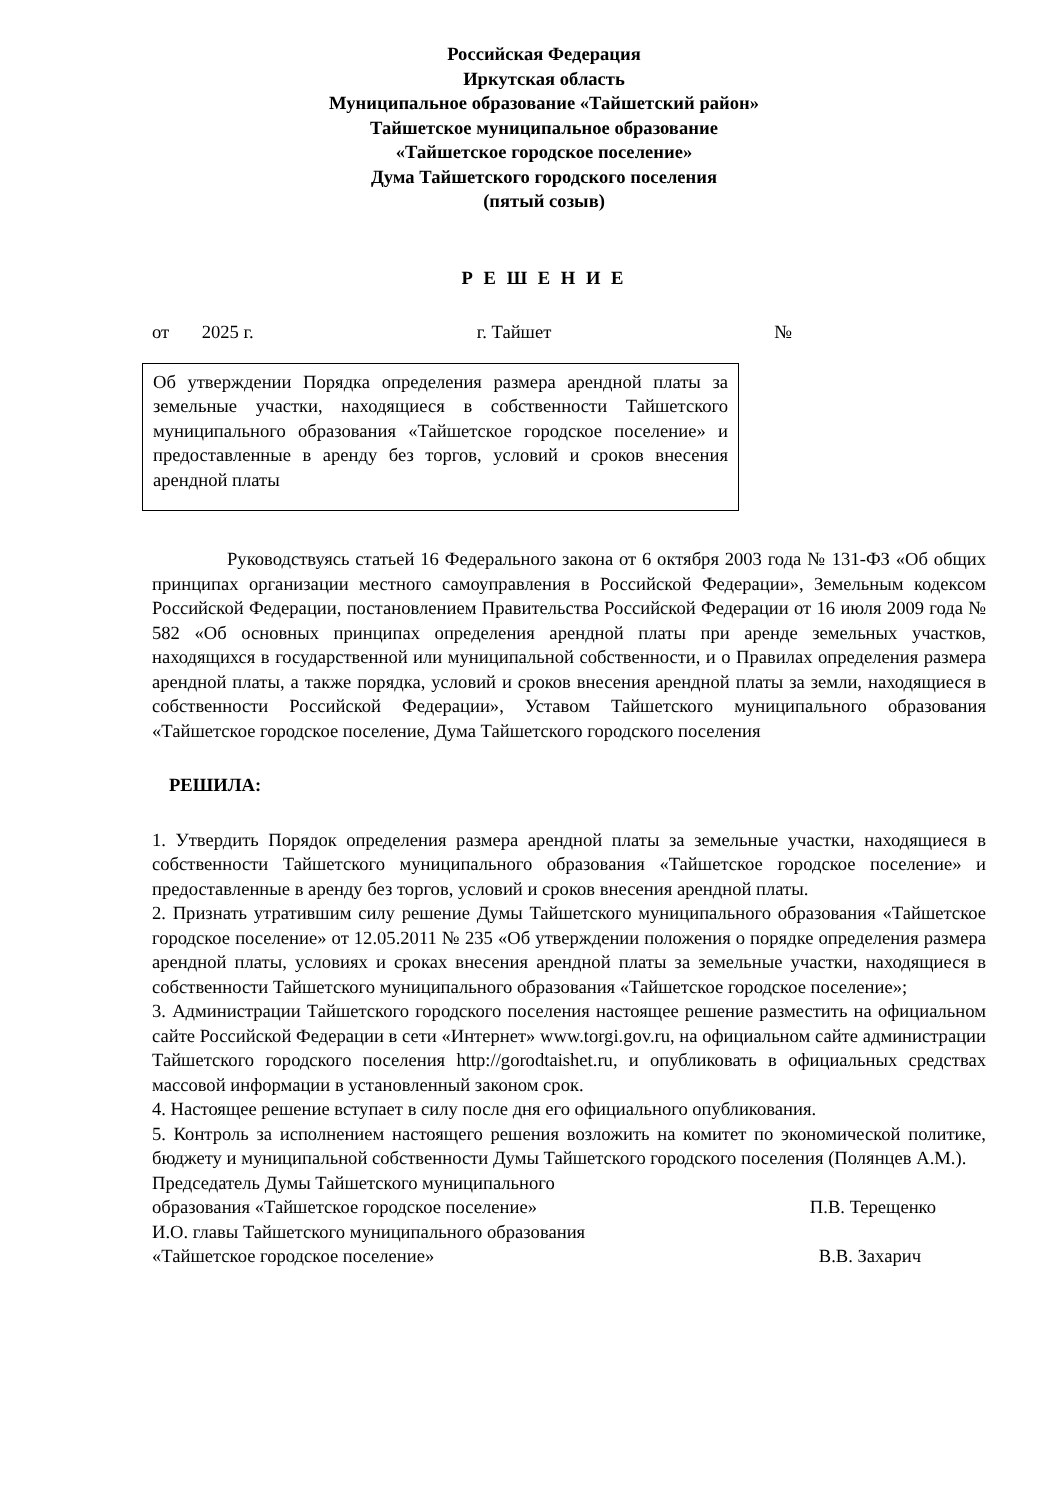Российская Федерация
Иркутская область
Муниципальное образование «Тайшетский район»
Тайшетское муниципальное образование
«Тайшетское городское поселение»
Дума Тайшетского городского поселения
(пятый созыв)
Р Е Ш Е Н И Е
от 2025 г. г. Тайшет №
Об утверждении Порядка определения размера арендной платы за земельные участки, находящиеся в собственности Тайшетского муниципального образования «Тайшетское городское поселение» и предоставленные в аренду без торгов, условий и сроков внесения арендной платы
Руководствуясь статьей 16 Федерального закона от 6 октября 2003 года № 131-ФЗ «Об общих принципах организации местного самоуправления в Российской Федерации», Земельным кодексом Российской Федерации, постановлением Правительства Российской Федерации от 16 июля 2009 года № 582 «Об основных принципах определения арендной платы при аренде земельных участков, находящихся в государственной или муниципальной собственности, и о Правилах определения размера арендной платы, а также порядка, условий и сроков внесения арендной платы за земли, находящиеся в собственности Российской Федерации», Уставом Тайшетского муниципального образования «Тайшетское городское поселение, Дума Тайшетского городского поселения
РЕШИЛА:
1. Утвердить Порядок определения размера арендной платы за земельные участки, находящиеся в собственности Тайшетского муниципального образования «Тайшетское городское поселение» и предоставленные в аренду без торгов, условий и сроков внесения арендной платы.
2. Признать утратившим силу решение Думы Тайшетского муниципального образования «Тайшетское городское поселение» от 12.05.2011 № 235 «Об утверждении положения о порядке определения размера арендной платы, условиях и сроках внесения арендной платы за земельные участки, находящиеся в собственности Тайшетского муниципального образования «Тайшетское городское поселение»;
3. Администрации Тайшетского городского поселения настоящее решение разместить на официальном сайте Российской Федерации в сети «Интернет» www.torgi.gov.ru, на официальном сайте администрации Тайшетского городского поселения http://gorodtaishet.ru, и опубликовать в официальных средствах массовой информации в установленный законом срок.
4. Настоящее решение вступает в силу после дня его официального опубликования.
5. Контроль за исполнением настоящего решения возложить на комитет по экономической политике, бюджету и муниципальной собственности Думы Тайшетского городского поселения (Полянцев А.М.).
Председатель Думы Тайшетского муниципального
образования «Тайшетское городское поселение» П.В. Терещенко
И.О. главы Тайшетского муниципального образования
«Тайшетское городское поселение» В.В. Захарич